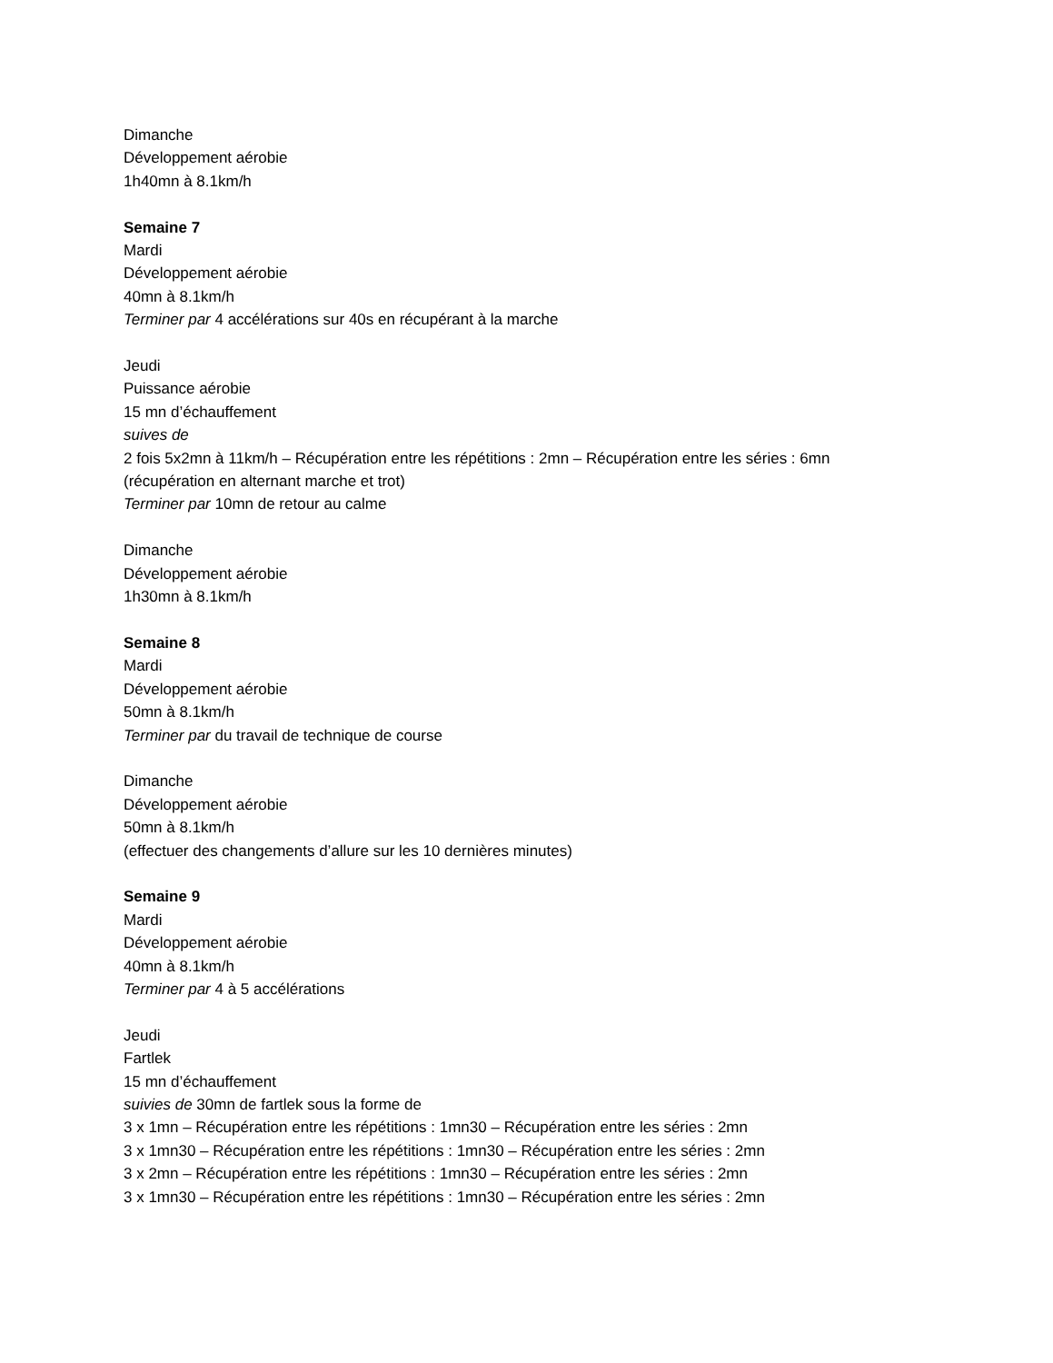Dimanche
Développement aérobie
1h40mn à 8.1km/h
Semaine 7
Mardi
Développement aérobie
40mn à 8.1km/h
Terminer par 4 accélérations sur 40s en récupérant à la marche
Jeudi
Puissance aérobie
15 mn d’échauffement
suives de
2 fois 5x2mn à 11km/h – Récupération entre les répétitions : 2mn – Récupération entre les séries : 6mn
(récupération en alternant marche et trot)
Terminer par 10mn de retour au calme
Dimanche
Développement aérobie
1h30mn à 8.1km/h
Semaine 8
Mardi
Développement aérobie
50mn à 8.1km/h
Terminer par du travail de technique de course
Dimanche
Développement aérobie
50mn à 8.1km/h
(effectuer des changements d’allure sur les 10 dernières minutes)
Semaine 9
Mardi
Développement aérobie
40mn à 8.1km/h
Terminer par 4 à 5 accélérations
Jeudi
Fartlek
15 mn d’échauffement
suivies de 30mn de fartlek sous la forme de
3 x 1mn – Récupération entre les répétitions : 1mn30 – Récupération entre les séries : 2mn
3 x 1mn30 – Récupération entre les répétitions : 1mn30 – Récupération entre les séries : 2mn
3 x 2mn – Récupération entre les répétitions : 1mn30 – Récupération entre les séries : 2mn
3 x 1mn30 – Récupération entre les répétitions : 1mn30 – Récupération entre les séries : 2mn